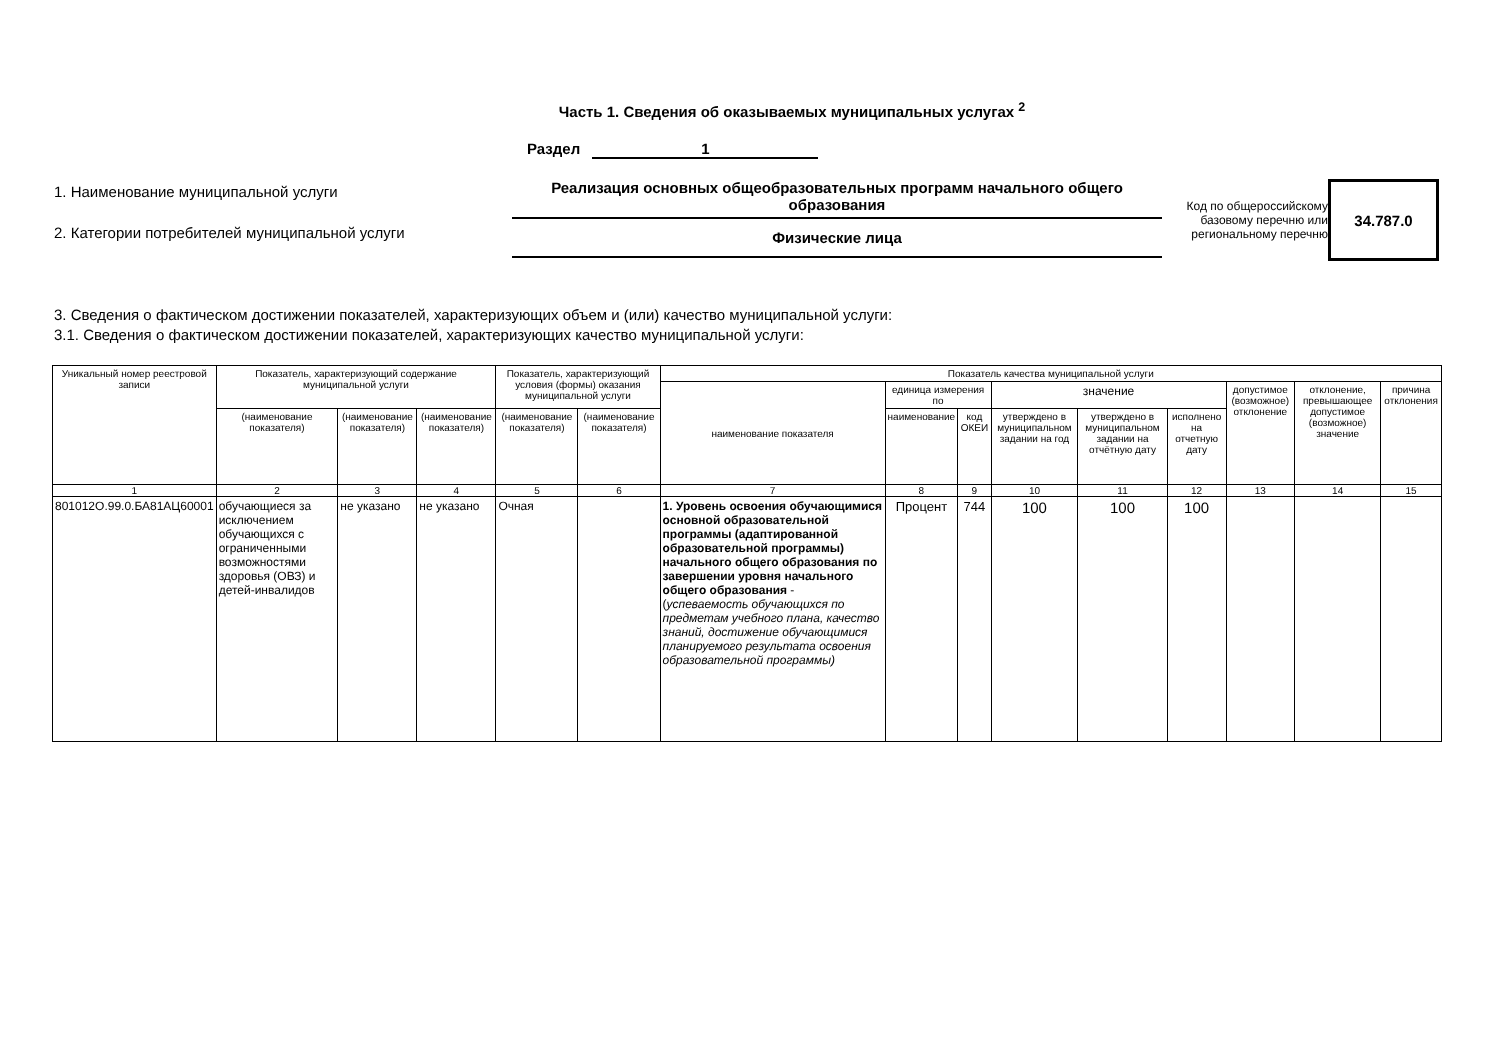Часть 1. Сведения об оказываемых муниципальных услугах <sup>2</sup>
Раздел 1
1. Наименование муниципальной услуги
2. Категории потребителей муниципальной услуги
Реализация основных общеобразовательных программ начального общего образования
Физические лица
Код по общероссийскому базовому перечню или региональному перечню
34.787.0
3. Сведения о фактическом достижении показателей, характеризующих объем и (или) качество муниципальной услуги:
3.1. Сведения о фактическом достижении показателей, характеризующих качество муниципальной услуги:
| Уникальный номер реестровой записи | Показатель, характеризующий содержание муниципальной услуги | | | Показатель, характеризующий условия (формы) оказания муниципальной услуги | | Показатель качества муниципальной услуги | | | | | | | | |
| --- | --- | --- | --- | --- | --- | --- | --- | --- | --- | --- | --- | --- | --- | --- |
| | | | | | | наименование показателя | единица измерения по | | значение | | | допустимое (возможное) отклонение | отклонение, превышающее допустимое (возможное) значение | причина отклонения |
| | (наименование показателя) | (наименование показателя) | (наименование показателя) | (наименование показателя) | (наименование показателя) | | наименование | код ОКЕИ | утверждено в муниципальном задании на год | утверждено в муниципальном задании на отчётную дату | исполнено на отчетную дату | | | |
| 1 | 2 | 3 | 4 | 5 | 6 | 7 | 8 | 9 | 10 | 11 | 12 | 13 | 14 | 15 |
| 801012О.99.0.БА81АЦ60001 | обучающиеся за исключением обучающихся с ограниченными возможностями здоровья (ОВЗ) и детей-инвалидов | не указано | не указано | Очная | | 1. Уровень освоения обучающимися основной образовательной программы (адаптированной образовательной программы) начального общего образования по завершении уровня начального общего образования - ( успеваемость обучающихся по предметам учебного плана, качество знаний, достижение обучающимися планируемого результата освоения образовательной программы) | Процент | 744 | 100 | 100 | 100 | | | |